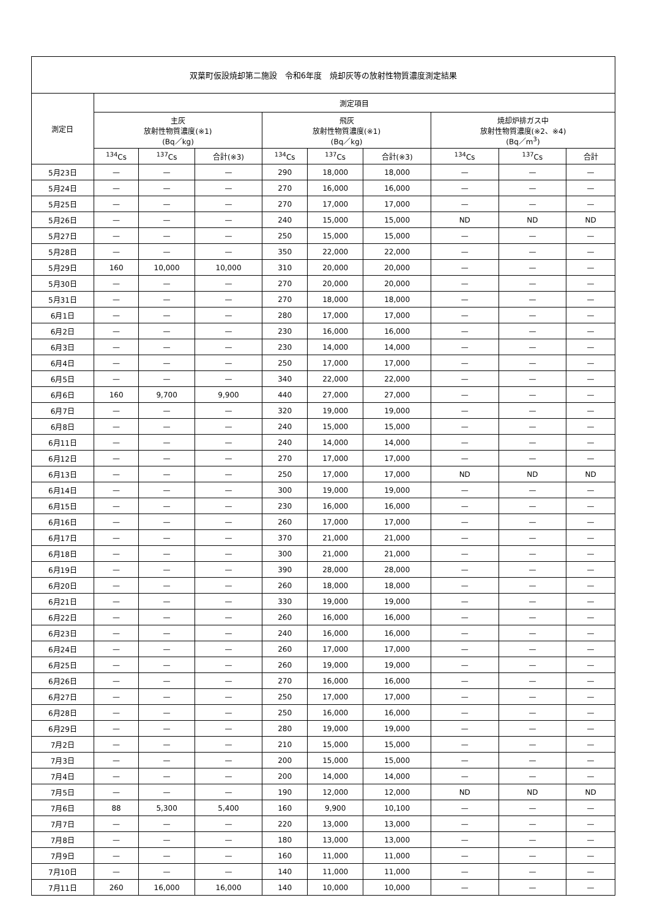| 双葉町仮設焼却第二施設 令和6年度 焼却灰等の放射性物質濃度測定結果 | | | | | | | | | |
| --- | --- | --- | --- | --- | --- | --- | --- | --- | --- |
| 測定日 | 測定項目 | | | | | | | | |
| | 主灰 放射性物質濃度(※1) (Bq／kg) | | | 飛灰 放射性物質濃度(※1) (Bq／kg) | | | 焼却炉排ガス中 放射性物質濃度(※2、※4) (Bq／m<sup>3</sup>) | | |
| | <sup>134</sup>Cs | <sup>137</sup>Cs | 合計(※3) | <sup>134</sup>Cs | <sup>137</sup>Cs | 合計(※3) | <sup>134</sup>Cs | <sup>137</sup>Cs | 合計 |
| 5月23日 | — | — | — | 290 | 18,000 | 18,000 | — | — | — |
| 5月24日 | — | — | — | 270 | 16,000 | 16,000 | — | — | — |
| 5月25日 | — | — | — | 270 | 17,000 | 17,000 | — | — | — |
| 5月26日 | — | — | — | 240 | 15,000 | 15,000 | ND | ND | ND |
| 5月27日 | — | — | — | 250 | 15,000 | 15,000 | — | — | — |
| 5月28日 | — | — | — | 350 | 22,000 | 22,000 | — | — | — |
| 5月29日 | 160 | 10,000 | 10,000 | 310 | 20,000 | 20,000 | — | — | — |
| 5月30日 | — | — | — | 270 | 20,000 | 20,000 | — | — | — |
| 5月31日 | — | — | — | 270 | 18,000 | 18,000 | — | — | — |
| 6月1日 | — | — | — | 280 | 17,000 | 17,000 | — | — | — |
| 6月2日 | — | — | — | 230 | 16,000 | 16,000 | — | — | — |
| 6月3日 | — | — | — | 230 | 14,000 | 14,000 | — | — | — |
| 6月4日 | — | — | — | 250 | 17,000 | 17,000 | — | — | — |
| 6月5日 | — | — | — | 340 | 22,000 | 22,000 | — | — | — |
| 6月6日 | 160 | 9,700 | 9,900 | 440 | 27,000 | 27,000 | — | — | — |
| 6月7日 | — | — | — | 320 | 19,000 | 19,000 | — | — | — |
| 6月8日 | — | — | — | 240 | 15,000 | 15,000 | — | — | — |
| 6月11日 | — | — | — | 240 | 14,000 | 14,000 | — | — | — |
| 6月12日 | — | — | — | 270 | 17,000 | 17,000 | — | — | — |
| 6月13日 | — | — | — | 250 | 17,000 | 17,000 | ND | ND | ND |
| 6月14日 | — | — | — | 300 | 19,000 | 19,000 | — | — | — |
| 6月15日 | — | — | — | 230 | 16,000 | 16,000 | — | — | — |
| 6月16日 | — | — | — | 260 | 17,000 | 17,000 | — | — | — |
| 6月17日 | — | — | — | 370 | 21,000 | 21,000 | — | — | — |
| 6月18日 | — | — | — | 300 | 21,000 | 21,000 | — | — | — |
| 6月19日 | — | — | — | 390 | 28,000 | 28,000 | — | — | — |
| 6月20日 | — | — | — | 260 | 18,000 | 18,000 | — | — | — |
| 6月21日 | — | — | — | 330 | 19,000 | 19,000 | — | — | — |
| 6月22日 | — | — | — | 260 | 16,000 | 16,000 | — | — | — |
| 6月23日 | — | — | — | 240 | 16,000 | 16,000 | — | — | — |
| 6月24日 | — | — | — | 260 | 17,000 | 17,000 | — | — | — |
| 6月25日 | — | — | — | 260 | 19,000 | 19,000 | — | — | — |
| 6月26日 | — | — | — | 270 | 16,000 | 16,000 | — | — | — |
| 6月27日 | — | — | — | 250 | 17,000 | 17,000 | — | — | — |
| 6月28日 | — | — | — | 250 | 16,000 | 16,000 | — | — | — |
| 6月29日 | — | — | — | 280 | 19,000 | 19,000 | — | — | — |
| 7月2日 | — | — | — | 210 | 15,000 | 15,000 | — | — | — |
| 7月3日 | — | — | — | 200 | 15,000 | 15,000 | — | — | — |
| 7月4日 | — | — | — | 200 | 14,000 | 14,000 | — | — | — |
| 7月5日 | — | — | — | 190 | 12,000 | 12,000 | ND | ND | ND |
| 7月6日 | 88 | 5,300 | 5,400 | 160 | 9,900 | 10,100 | — | — | — |
| 7月7日 | — | — | — | 220 | 13,000 | 13,000 | — | — | — |
| 7月8日 | — | — | — | 180 | 13,000 | 13,000 | — | — | — |
| 7月9日 | — | — | — | 160 | 11,000 | 11,000 | — | — | — |
| 7月10日 | — | — | — | 140 | 11,000 | 11,000 | — | — | — |
| 7月11日 | 260 | 16,000 | 16,000 | 140 | 10,000 | 10,000 | — | — | — |